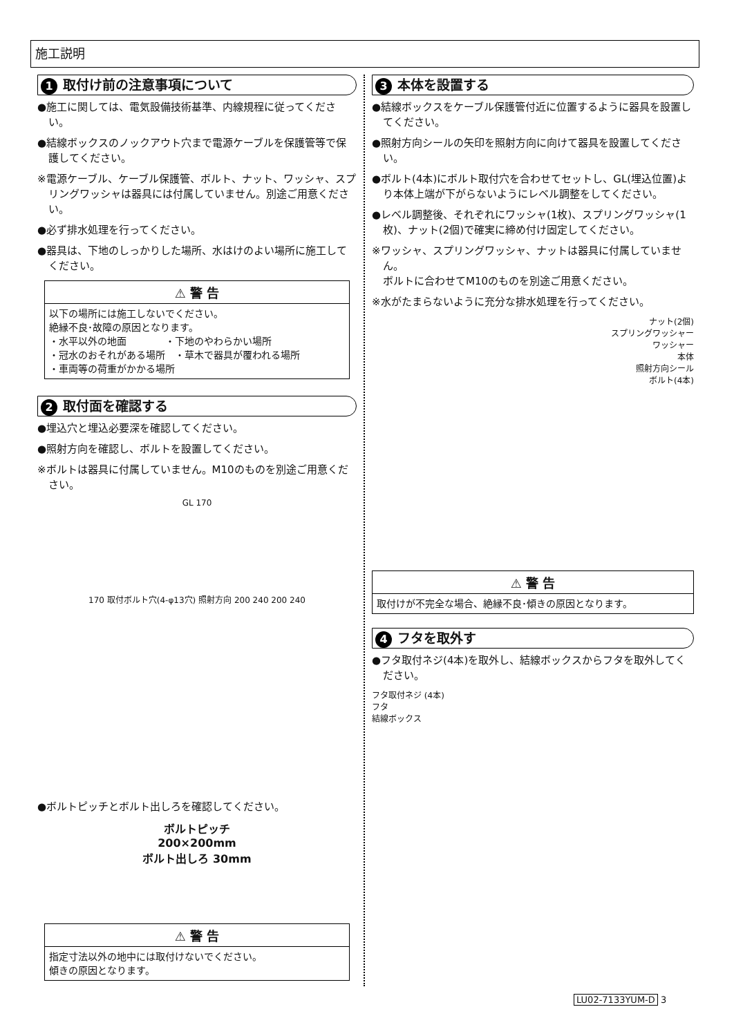施工説明
1 取付け前の注意事項について
●施工に関しては、電気設備技術基準、内線規程に従ってください。
●結線ボックスのノックアウト穴まで電源ケーブルを保護管等で保護してください。
※電源ケーブル、ケーブル保護管、ボルト、ナット、ワッシャ、スプリングワッシャは器具には付属していません。別途ご用意ください。
●必ず排水処理を行ってください。
●器具は、下地のしっかりした場所、水はけのよい場所に施工してください。
⚠ 警 告
以下の場所には施工しないでください。
絶縁不良･故障の原因となります。
・水平以外の地面　　　　・下地のやわらかい場所
・冠水のおそれがある場所　・草木で器具が覆われる場所
・車両等の荷重がかかる場所
2 取付面を確認する
●埋込穴と埋込必要深を確認してください。
●照射方向を確認し、ボルトを設置してください。
※ボルトは器具に付属していません。M10のものを別途ご用意ください。
GL 170
170 取付ボルト穴(4-φ13穴) 照射方向 200 240 200 240
●ボルトピッチとボルト出しろを確認してください。
ボルトピッチ
200×200mm
ボルト出しろ 30mm
⚠ 警 告
指定寸法以外の地中には取付けないでください。
傾きの原因となります。
3 本体を設置する
●結線ボックスをケーブル保護管付近に位置するように器具を設置してください。
●照射方向シールの矢印を照射方向に向けて器具を設置してください。
●ボルト(4本)にボルト取付穴を合わせてセットし、GL(埋込位置)より本体上端が下がらないようにレベル調整をしてください。
●レベル調整後、それぞれにワッシャ(1枚)、スプリングワッシャ(1枚)、ナット(2個)で確実に締め付け固定してください。
※ワッシャ、スプリングワッシャ、ナットは器具に付属していません。
ボルトに合わせてM10のものを別途ご用意ください。
※水がたまらないように充分な排水処理を行ってください。
ナット(2個)
スプリングワッシャー
ワッシャー
本体
照射方向シール
ボルト(4本)
⚠ 警 告
取付けが不完全な場合、絶縁不良･傾きの原因となります。
4 フタを取外す
●フタ取付ネジ(4本)を取外し、結線ボックスからフタを取外してください。
フタ取付ネジ (4本)
フタ
結線ボックス
LU02-7133YUM-D 3